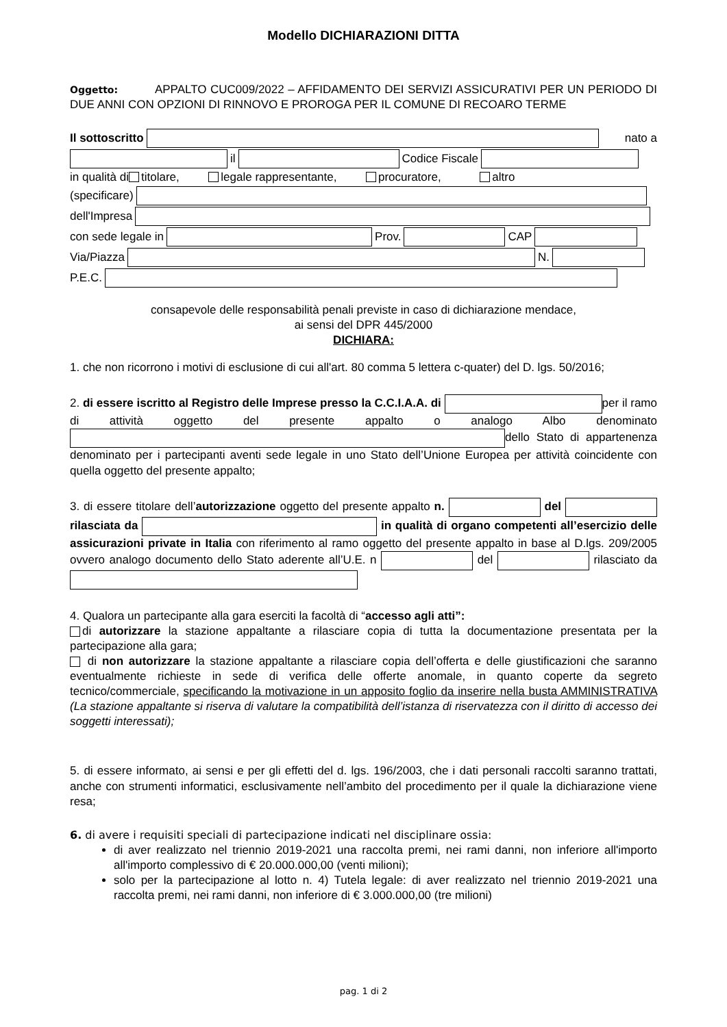Modello DICHIARAZIONI DITTA
Oggetto: APPALTO CUC009/2022 – AFFIDAMENTO DEI SERVIZI ASSICURATIVI PER UN PERIODO DI DUE ANNI CON OPZIONI DI RINNOVO E PROROGA PER IL COMUNE DI RECOARO TERME
Il sottoscritto nato a
il Codice Fiscale
in qualità di titolare, legale rappresentante, procuratore, altro
(specificare)
dell'Impresa
con sede legale in Prov. CAP
Via/Piazza N.
P.E.C.
consapevole delle responsabilità penali previste in caso di dichiarazione mendace,
ai sensi del DPR 445/2000
DICHIARA:
1. che non ricorrono i motivi di esclusione di cui all'art. 80 comma 5 lettera c-quater) del D. lgs. 50/2016;
2. di essere iscritto al Registro delle Imprese presso la C.C.I.A.A. di per il ramo di attività oggetto del presente appalto o analogo Albo denominato dello Stato di appartenenza denominato per i partecipanti aventi sede legale in uno Stato dell’Unione Europea per attività coincidente con quella oggetto del presente appalto;
3. di essere titolare dell’autorizzazione oggetto del presente appalto n. del rilasciata da in qualità di organo competenti all’esercizio delle assicurazioni private in Italia con riferimento al ramo oggetto del presente appalto in base al D.lgs. 209/2005 ovvero analogo documento dello Stato aderente all’U.E. n del rilasciato da
4. Qualora un partecipante alla gara eserciti la facoltà di “accesso agli atti”:
di autorizzare la stazione appaltante a rilasciare copia di tutta la documentazione presentata per la partecipazione alla gara;
di non autorizzare la stazione appaltante a rilasciare copia dell’offerta e delle giustificazioni che saranno eventualmente richieste in sede di verifica delle offerte anomale, in quanto coperte da segreto tecnico/commerciale, specificando la motivazione in un apposito foglio da inserire nella busta AMMINISTRATIVA (La stazione appaltante si riserva di valutare la compatibilità dell’istanza di riservatezza con il diritto di accesso dei soggetti interessati);
5. di essere informato, ai sensi e per gli effetti del d. lgs. 196/2003, che i dati personali raccolti saranno trattati, anche con strumenti informatici, esclusivamente nell’ambito del procedimento per il quale la dichiarazione viene resa;
6. di avere i requisiti speciali di partecipazione indicati nel disciplinare ossia:
di aver realizzato nel triennio 2019-2021 una raccolta premi, nei rami danni, non inferiore all'importo all'importo complessivo di € 20.000.000,00 (venti milioni);
solo per la partecipazione al lotto n. 4) Tutela legale: di aver realizzato nel triennio 2019-2021 una raccolta premi, nei rami danni, non inferiore di € 3.000.000,00 (tre milioni)
pag. 1 di 2